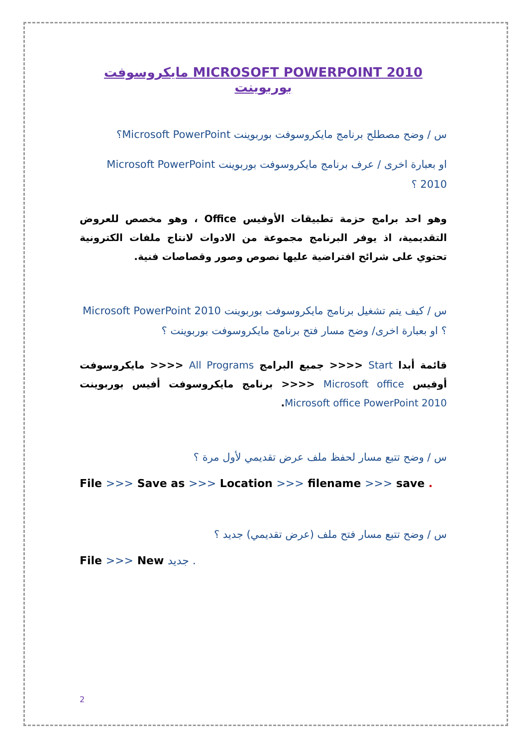MICROSOFT POWERPOINT 2010 مايكروسوفت بوربوينت
س / وضح مصطلح برنامج مايكروسوفت بوربوينت Microsoft PowerPoint؟
او بعبارة اخرى / عرف برنامج مايكروسوفت بوربوينت Microsoft PowerPoint 2010 ؟
وهو احد برامج حزمة تطبيقات الأوفيس Office ، وهو مخصص للعروض التقديمية، اذ يوفر البرنامج مجموعة من الادوات لانتاج ملفات الكترونية تحتوي على شرائح افتراضية عليها نصوص وصور وقصاصات فنية.
س / كيف يتم تشغيل برنامج مايكروسوفت بوربوينت Microsoft PowerPoint 2010 ؟ او بعبارة اخرى/ وضح مسار فتح برنامج مايكروسوفت بوربوينت ؟
قائمة أبدا Start <<<< جميع البرامج All Programs <<<< مايكروسوفت أوفيس Microsoft office <<<< برنامج مايكروسوفت أفيس بوربوينت Microsoft office PowerPoint 2010.
س / وضح تتبع مسار لحفظ ملف عرض تقديمي لأول مرة ؟
File >>> Save as >>> Location >>> filename >>> save .
س / وضح تتبع مسار فتح ملف (عرض تقديمي) جديد ؟
File >>> New جديد .
2